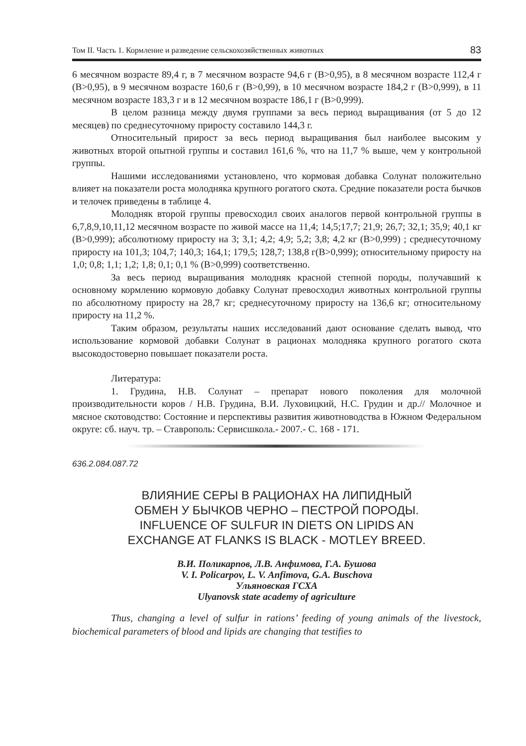Том II. Часть 1. Кормление и разведение сельскохозяйственных животных 83
6 месячном возрасте 89,4 г, в 7 месячном возрасте 94,6 г (В>0,95), в 8 месячном возрасте 112,4 г (В>0,95), в 9 месячном возрасте 160,6 г (В>0,99), в 10 месячном возрасте 184,2 г (В>0,999), в 11 месячном возрасте 183,3 г и в 12 месячном возрасте 186,1 г (В>0,999).
В целом разница между двумя группами за весь период выращивания (от 5 до 12 месяцев) по среднесуточному приросту составило 144,3 г.
Относительный прирост за весь период выращивания был наиболее высоким у животных второй опытной группы и составил 161,6 %, что на 11,7 % выше, чем у контрольной группы.
Нашими исследованиями установлено, что кормовая добавка Солунат положительно влияет на показатели роста молодняка крупного рогатого скота. Средние показатели роста бычков и телочек приведены в таблице 4.
Молодняк второй группы превосходил своих аналогов первой контрольной группы в 6,7,8,9,10,11,12 месячном возрасте по живой массе на 11,4; 14,5;17,7; 21,9; 26,7; 32,1; 35,9; 40,1 кг (В>0,999); абсолютному приросту на 3; 3,1; 4,2; 4,9; 5,2; 3,8; 4,2 кг (В>0,999) ; среднесуточному приросту на 101,3; 104,7; 140,3; 164,1; 179,5; 128,7; 138,8 г(В>0,999); относительному приросту на 1,0; 0,8; 1,1; 1,2; 1,8; 0,1; 0,1 % (В>0,999) соответственно.
За весь период выращивания молодняк красной степной породы, получавший к основному кормлению кормовую добавку Солунат превосходил животных контрольной группы по абсолютному приросту на 28,7 кг; среднесуточному приросту на 136,6 кг; относительному приросту на 11,2 %.
Таким образом, результаты наших исследований дают основание сделать вывод, что использование кормовой добавки Солунат в рационах молодняка крупного рогатого скота высокодостоверно повышает показатели роста.
Литература:
1. Грудина, Н.В. Солунат – препарат нового поколения для молочной производительности коров / Н.В. Грудина, В.И. Луховицкий, Н.С. Грудин и др.// Молочное и мясное скотоводство: Состояние и перспективы развития животноводства в Южном Федеральном округе: сб. науч. тр. – Ставрополь: Сервисшкола.- 2007.- С. 168 - 171.
636.2.084.087.72
ВЛИЯНИЕ СЕРЫ В РАЦИОНАХ НА ЛИПИДНЫЙ
ОБМЕН У БЫЧКОВ ЧЕРНО – ПЕСТРОЙ ПОРОДЫ.
INFLUENCE OF SULFUR IN DIETS ON LIPIDS AN
EXCHANGE AT FLANKS IS BLACK - MOTLEY BREED.
В.И. Поликарпов, Л.В. Анфимова, Г.А. Бушова
V. I. Policarpov, L. V. Anfimova, G.A. Buschova
Ульяновская ГСХА
Ulyanovsk state academy of agriculture
Thus, changing a level of sulfur in rations’ feeding of young animals of the livestock, biochemical parameters of blood and lipids are changing that testifies to